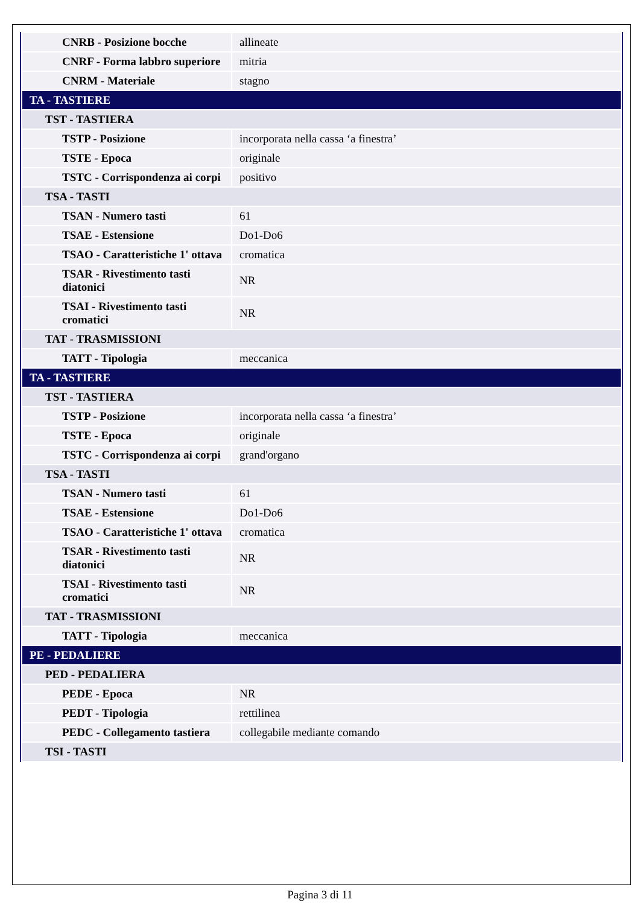| CNRB - Posizione bocche | allineate |
| CNRF - Forma labbro superiore | mitria |
| CNRM - Materiale | stagno |
| TA - TASTIERE | |
| TST - TASTIERA | |
| TSTP - Posizione | incorporata nella cassa ‘a finestra’ |
| TSTE - Epoca | originale |
| TSTC - Corrispondenza ai corpi | positivo |
| TSA - TASTI | |
| TSAN - Numero tasti | 61 |
| TSAE - Estensione | Do1-Do6 |
| TSAO - Caratteristiche 1' ottava | cromatica |
| TSAR - Rivestimento tasti diatonici | NR |
| TSAI - Rivestimento tasti cromatici | NR |
| TAT - TRASMISSIONI | |
| TATT - Tipologia | meccanica |
| TA - TASTIERE | |
| TST - TASTIERA | |
| TSTP - Posizione | incorporata nella cassa ‘a finestra’ |
| TSTE - Epoca | originale |
| TSTC - Corrispondenza ai corpi | grand'organo |
| TSA - TASTI | |
| TSAN - Numero tasti | 61 |
| TSAE - Estensione | Do1-Do6 |
| TSAO - Caratteristiche 1' ottava | cromatica |
| TSAR - Rivestimento tasti diatonici | NR |
| TSAI - Rivestimento tasti cromatici | NR |
| TAT - TRASMISSIONI | |
| TATT - Tipologia | meccanica |
| PE - PEDALIERE | |
| PED - PEDALIERA | |
| PEDE - Epoca | NR |
| PEDT - Tipologia | rettilinea |
| PEDC - Collegamento tastiera | collegabile mediante comando |
| TSI - TASTI | |
Pagina 3 di 11